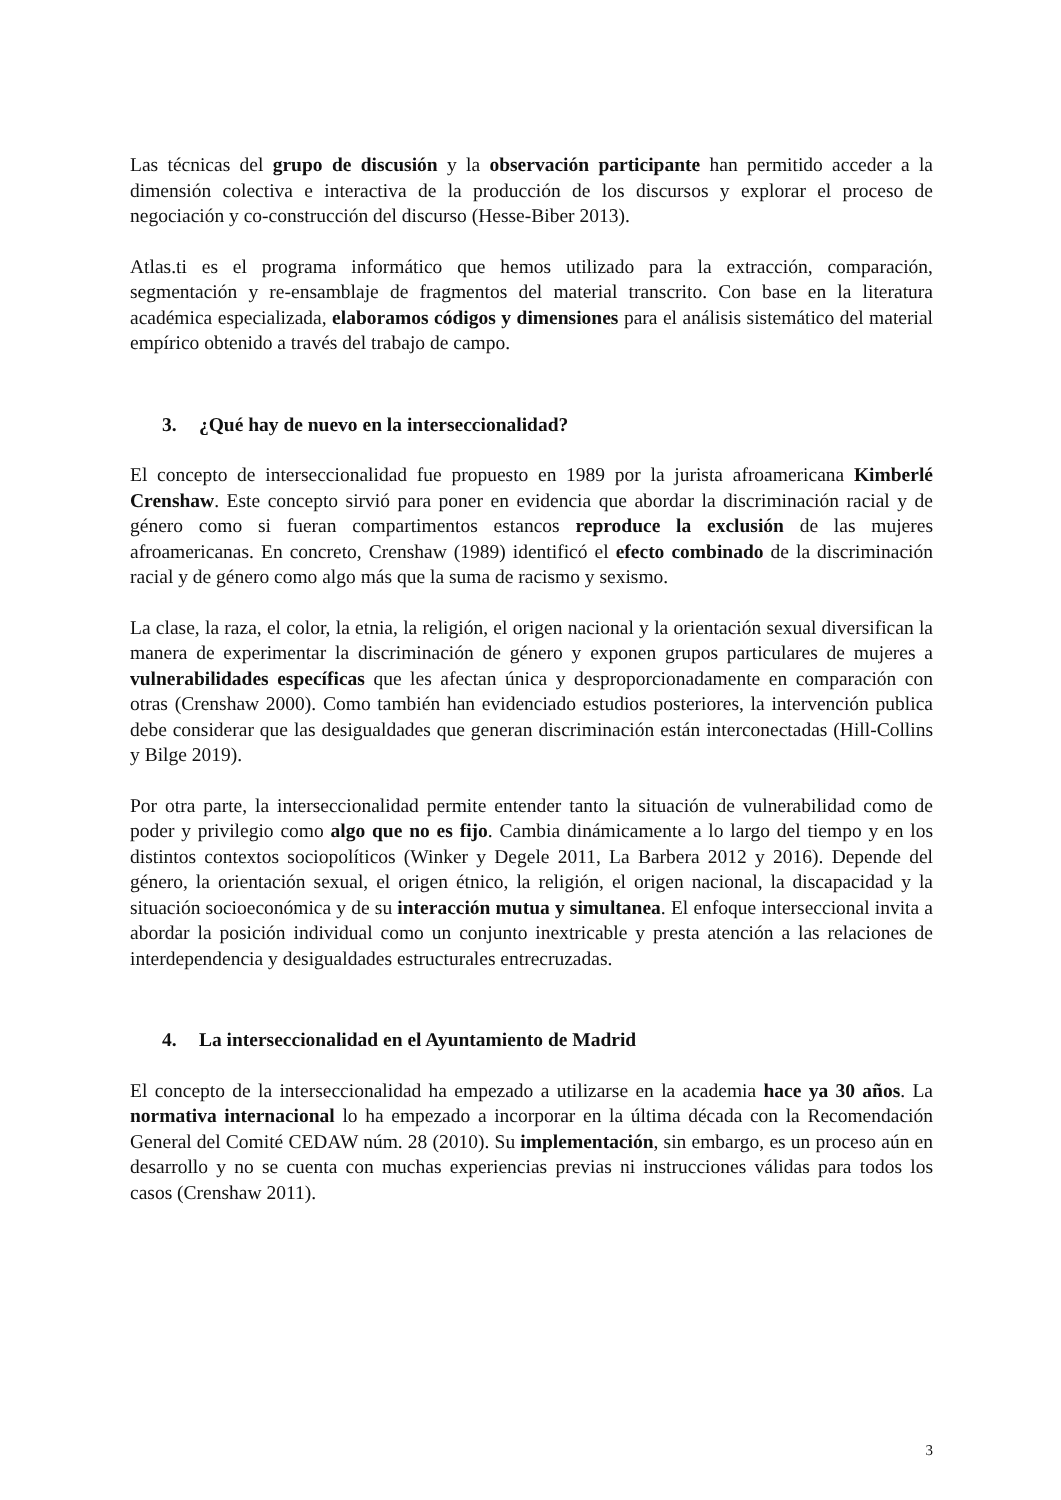Las técnicas del grupo de discusión y la observación participante han permitido acceder a la dimensión colectiva e interactiva de la producción de los discursos y explorar el proceso de negociación y co-construcción del discurso (Hesse-Biber 2013).
Atlas.ti es el programa informático que hemos utilizado para la extracción, comparación, segmentación y re-ensamblaje de fragmentos del material transcrito. Con base en la literatura académica especializada, elaboramos códigos y dimensiones para el análisis sistemático del material empírico obtenido a través del trabajo de campo.
3. ¿Qué hay de nuevo en la interseccionalidad?
El concepto de interseccionalidad fue propuesto en 1989 por la jurista afroamericana Kimberlé Crenshaw. Este concepto sirvió para poner en evidencia que abordar la discriminación racial y de género como si fueran compartimentos estancos reproduce la exclusión de las mujeres afroamericanas. En concreto, Crenshaw (1989) identificó el efecto combinado de la discriminación racial y de género como algo más que la suma de racismo y sexismo.
La clase, la raza, el color, la etnia, la religión, el origen nacional y la orientación sexual diversifican la manera de experimentar la discriminación de género y exponen grupos particulares de mujeres a vulnerabilidades específicas que les afectan única y desproporcionadamente en comparación con otras (Crenshaw 2000). Como también han evidenciado estudios posteriores, la intervención publica debe considerar que las desigualdades que generan discriminación están interconectadas (Hill-Collins y Bilge 2019).
Por otra parte, la interseccionalidad permite entender tanto la situación de vulnerabilidad como de poder y privilegio como algo que no es fijo. Cambia dinámicamente a lo largo del tiempo y en los distintos contextos sociopolíticos (Winker y Degele 2011, La Barbera 2012 y 2016). Depende del género, la orientación sexual, el origen étnico, la religión, el origen nacional, la discapacidad y la situación socioeconómica y de su interacción mutua y simultanea. El enfoque interseccional invita a abordar la posición individual como un conjunto inextricable y presta atención a las relaciones de interdependencia y desigualdades estructurales entrecruzadas.
4. La interseccionalidad en el Ayuntamiento de Madrid
El concepto de la interseccionalidad ha empezado a utilizarse en la academia hace ya 30 años. La normativa internacional lo ha empezado a incorporar en la última década con la Recomendación General del Comité CEDAW núm. 28 (2010). Su implementación, sin embargo, es un proceso aún en desarrollo y no se cuenta con muchas experiencias previas ni instrucciones válidas para todos los casos (Crenshaw 2011).
3